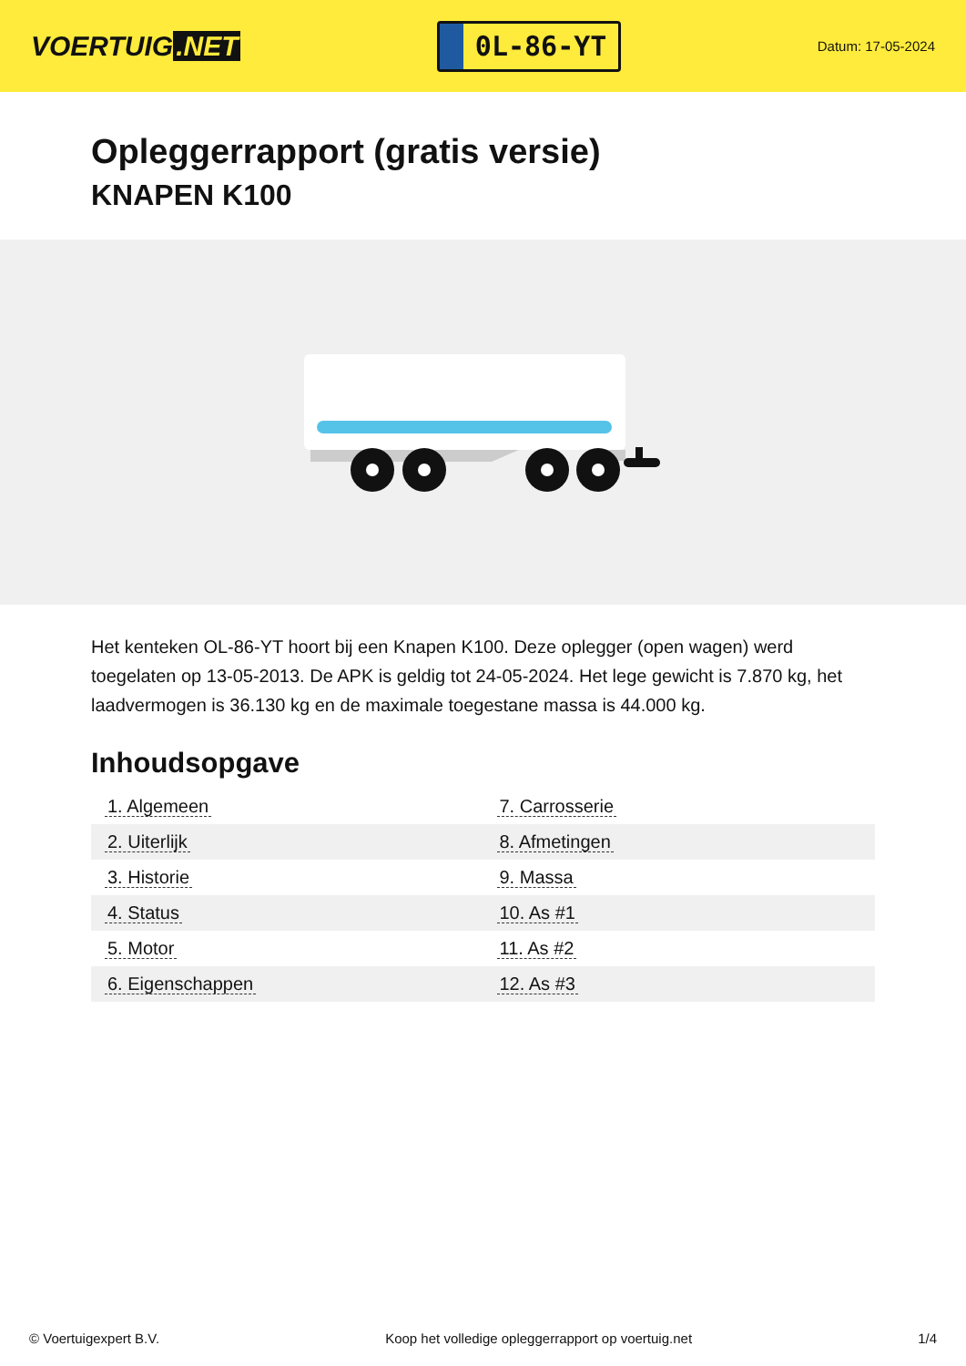VOERTUIG.NET
0L-86-YT
Datum: 17-05-2024
Opleggerrapport (gratis versie)
KNAPEN K100
Het kenteken OL-86-YT hoort bij een Knapen K100. Deze oplegger (open wagen) werd toegelaten op 13-05-2013. De APK is geldig tot 24-05-2024. Het lege gewicht is 7.870 kg, het laadvermogen is 36.130 kg en de maximale toegestane massa is 44.000 kg.
Inhoudsopgave
| 1. Algemeen | 7. Carrosserie |
| 2. Uiterlijk | 8. Afmetingen |
| 3. Historie | 9. Massa |
| 4. Status | 10. As #1 |
| 5. Motor | 11. As #2 |
| 6. Eigenschappen | 12. As #3 |
© Voertuigexpert B.V. Koop het volledige opleggerrapport op voertuig.net 1/4